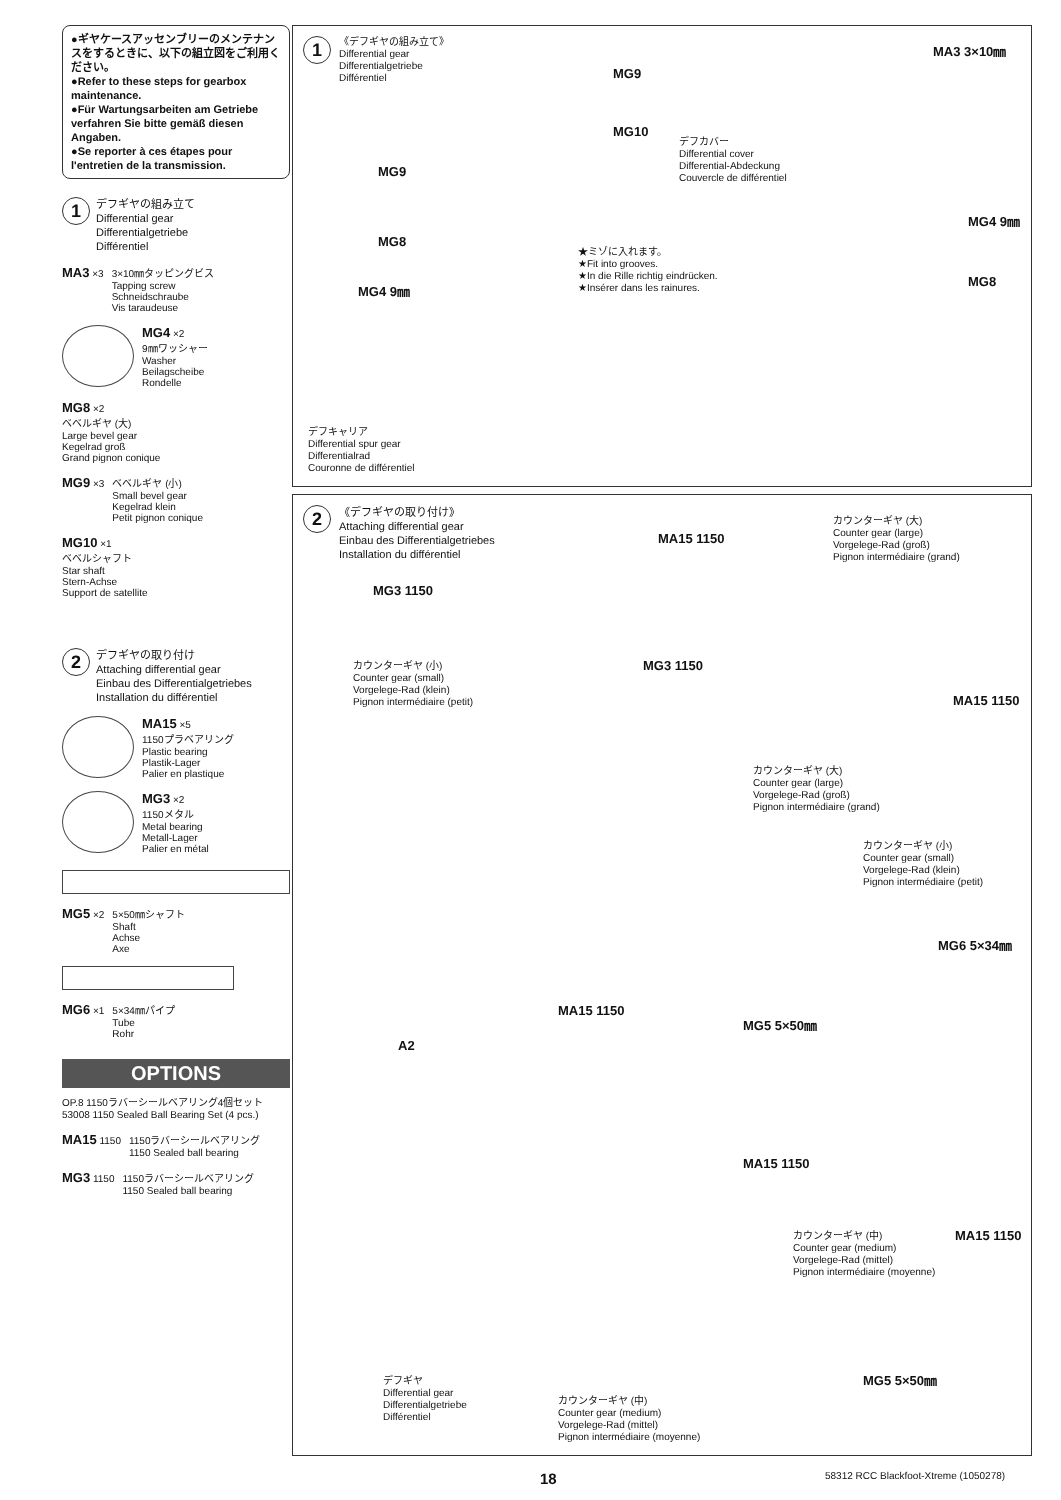●ギヤケースアッセンブリーのメンテナンスをするときに、以下の組立図をご利用ください。
●Refer to these steps for gearbox maintenance.
●Für Wartungsarbeiten am Getriebe verfahren Sie bitte gemäß diesen Angaben.
●Se reporter à ces étapes pour l'entretien de la transmission.
1
デフギヤの組み立て
Differential gear
Differentialgetriebe
Différentiel
MA3 ×3 3×10㎜タッピングビス
Tapping screw
Schneidschraube
Vis taraudeuse
MG4 ×2
9㎜ワッシャー
Washer
Beilagscheibe
Rondelle
MG8 ×2
ベベルギヤ (大)
Large bevel gear
Kegelrad groß
Grand pignon conique
MG9 ×3 ベベルギヤ (小)
Small bevel gear
Kegelrad klein
Petit pignon conique
MG10 ×1
ベベルシャフト
Star shaft
Stern-Achse
Support de satellite
2
デフギヤの取り付け
Attaching differential gear
Einbau des Differentialgetriebes
Installation du différentiel
MA15 ×5
1150プラベアリング
Plastic bearing
Plastik-Lager
Palier en plastique
MG3 ×2
1150メタル
Metal bearing
Metall-Lager
Palier en métal
MG5 ×2 5×50㎜シャフト
Shaft
Achse
Axe
MG6 ×1 5×34㎜パイプ
Tube
Rohr
OPTIONS
OP.8 1150ラバーシールベアリング4個セット
53008 1150 Sealed Ball Bearing Set (4 pcs.)
MA15 1150 1150ラバーシールベアリング
1150 Sealed ball bearing
MG3 1150 1150ラバーシールベアリング
1150 Sealed ball bearing
1
《デフギヤの組み立て》
Differential gear
Differentialgetriebe
Différentiel
MG9
MG10
MG9
MG8
MG4 9㎜
MA3 3×10㎜
デフカバー
Differential cover
Differential-Abdeckung
Couvercle de différentiel
MG4 9㎜
MG8
★ミゾに入れます。
★Fit into grooves.
★In die Rille richtig eindrücken.
★Insérer dans les rainures.
デフキャリア
Differential spur gear
Differentialrad
Couronne de différentiel
2
《デフギヤの取り付け》
Attaching differential gear
Einbau des Differentialgetriebes
Installation du différentiel
MA15 1150
カウンターギヤ (大)
Counter gear (large)
Vorgelege-Rad (groß)
Pignon intermédiaire (grand)
MG3 1150
MG3 1150
カウンターギヤ (小)
Counter gear (small)
Vorgelege-Rad (klein)
Pignon intermédiaire (petit)
MA15 1150
カウンターギヤ (大)
Counter gear (large)
Vorgelege-Rad (groß)
Pignon intermédiaire (grand)
カウンターギヤ (小)
Counter gear (small)
Vorgelege-Rad (klein)
Pignon intermédiaire (petit)
MG6 5×34㎜
MA15 1150
MG5 5×50㎜
A2
MA15 1150
カウンターギヤ (中)
Counter gear (medium)
Vorgelege-Rad (mittel)
Pignon intermédiaire (moyenne)
MA15 1150
デフギヤ
Differential gear
Differentialgetriebe
Différentiel
カウンターギヤ (中)
Counter gear (medium)
Vorgelege-Rad (mittel)
Pignon intermédiaire (moyenne)
MG5 5×50㎜
18 58312 RCC Blackfoot-Xtreme (1050278)